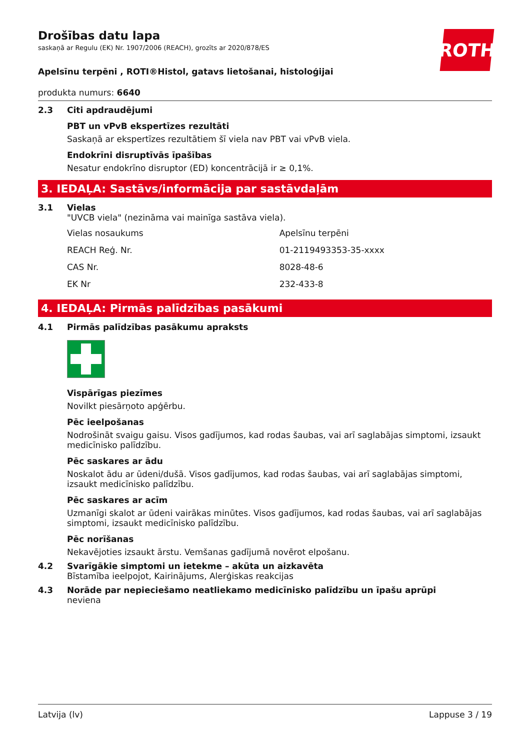ROTH
Drošības datu lapa
saskaņā ar Regulu (EK) Nr. 1907/2006 (REACH), grozīts ar 2020/878/ES
Apelsīnu terpēni , ROTI®Histol, gatavs lietošanai, histoloģijai
produkta numurs: 6640
2.3 Citi apdraudējumi
PBT un vPvB ekspertīzes rezultāti
Saskaņā ar ekspertīzes rezultātiem šī viela nav PBT vai vPvB viela.
Endokrīni disruptīvās īpašības
Nesatur endokrīno disruptor (ED) koncentrācijā ir ≥ 0,1%.
3. IEDAĻA: Sastāvs/informācija par sastāvdaļām
3.1 Vielas
"UVCB viela" (nezināma vai mainīga sastāva viela).
| Vielas nosaukums | Apelsīnu terpēni |
| REACH Reģ. Nr. | 01-2119493353-35-xxxx |
| CAS Nr. | 8028-48-6 |
| EK Nr | 232-433-8 |
4. IEDAĻA: Pirmās palīdzības pasākumi
4.1 Pirmās palīdzības pasākumu apraksts
Vispārīgas piezīmes
Novilkt piesārņoto apģērbu.
Pēc ieelpošanas
Nodrošināt svaigu gaisu. Visos gadījumos, kad rodas šaubas, vai arī saglabājas simptomi, izsaukt medicīnisko palīdzību.
Pēc saskares ar ādu
Noskalot ādu ar ūdeni/dušā. Visos gadījumos, kad rodas šaubas, vai arī saglabājas simptomi, izsaukt medicīnisko palīdzību.
Pēc saskares ar acīm
Uzmanīgi skalot ar ūdeni vairākas minūtes. Visos gadījumos, kad rodas šaubas, vai arī saglabājas simptomi, izsaukt medicīnisko palīdzību.
Pēc norīšanas
Nekavējoties izsaukt ārstu. Vemšanas gadījumā novērot elpošanu.
4.2 Svarīgākie simptomi un ietekme – akūta un aizkavēta
Bīstamība ieelpojot, Kairinājums, Alerģiskas reakcijas
4.3 Norāde par nepieciešamo neatliekamo medicīnisko palīdzību un īpašu aprūpi
neviena
Latvija (lv) Lappuse 3 / 19